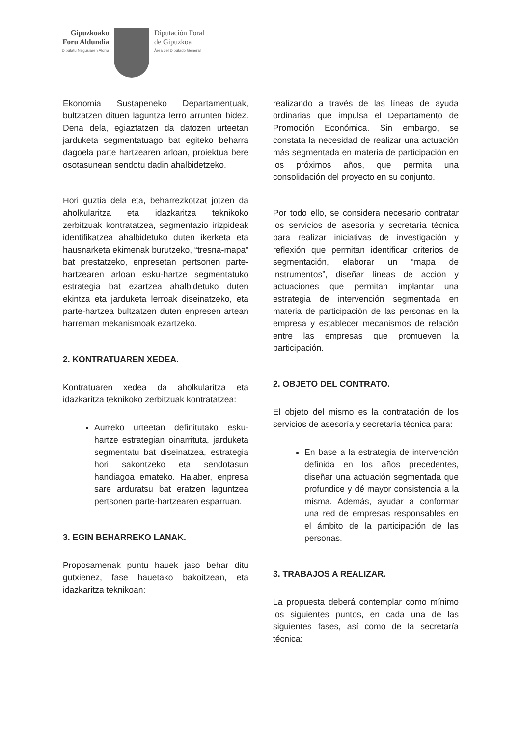Gipuzkoako
Foru Aldundia
Diputatu Nagusiaren Alorra
Diputación Foral
de Gipuzkoa
Área del Diputado General
Ekonomia Sustapeneko Departamentuak, bultzatzen dituen laguntza lerro arrunten bidez. Dena dela, egiaztatzen da datozen urteetan jarduketa segmentatuago bat egiteko beharra dagoela parte hartzearen arloan, proiektua bere osotasunean sendotu dadin ahalbidetzeko.
Hori guztia dela eta, beharrezkotzat jotzen da aholkularitza eta idazkaritza teknikoko zerbitzuak kontratatzea, segmentazio irizpideak identifikatzea ahalbidetuko duten ikerketa eta hausnarketa ekimenak burutzeko, “tresna-mapa” bat prestatzeko, enpresetan pertsonen parte-hartzearen arloan esku-hartze segmentatuko estrategia bat ezartzea ahalbidetuko duten ekintza eta jarduketa lerroak diseinatzeko, eta parte-hartzea bultzatzen duten enpresen artean harreman mekanismoak ezartzeko.
2. KONTRATUAREN XEDEA.
Kontratuaren xedea da aholkularitza eta idazkaritza teknikoko zerbitzuak kontratatzea:
Aurreko urteetan definitutako esku-hartze estrategian oinarrituta, jarduketa segmentatu bat diseinatzea, estrategia hori sakontzeko eta sendotasun handiagoa emateko. Halaber, enpresa sare arduratsu bat eratzen laguntzea pertsonen parte-hartzearen esparruan.
3. EGIN BEHARREKO LANAK.
Proposamenak puntu hauek jaso behar ditu gutxienez, fase hauetako bakoitzean, eta idazkaritza teknikoan:
realizando a través de las líneas de ayuda ordinarias que impulsa el Departamento de Promoción Económica. Sin embargo, se constata la necesidad de realizar una actuación más segmentada en materia de participación en los próximos años, que permita una consolidación del proyecto en su conjunto.
Por todo ello, se considera necesario contratar los servicios de asesoría y secretaría técnica para realizar iniciativas de investigación y reflexión que permitan identificar criterios de segmentación, elaborar un “mapa de instrumentos”, diseñar líneas de acción y actuaciones que permitan implantar una estrategia de intervención segmentada en materia de participación de las personas en la empresa y establecer mecanismos de relación entre las empresas que promueven la participación.
2. OBJETO DEL CONTRATO.
El objeto del mismo es la contratación de los servicios de asesoría y secretaría técnica para:
En base a la estrategia de intervención definida en los años precedentes, diseñar una actuación segmentada que profundice y dé mayor consistencia a la misma. Además, ayudar a conformar una red de empresas responsables en el ámbito de la participación de las personas.
3. TRABAJOS A REALIZAR.
La propuesta deberá contemplar como mínimo los siguientes puntos, en cada una de las siguientes fases, así como de la secretaría técnica: